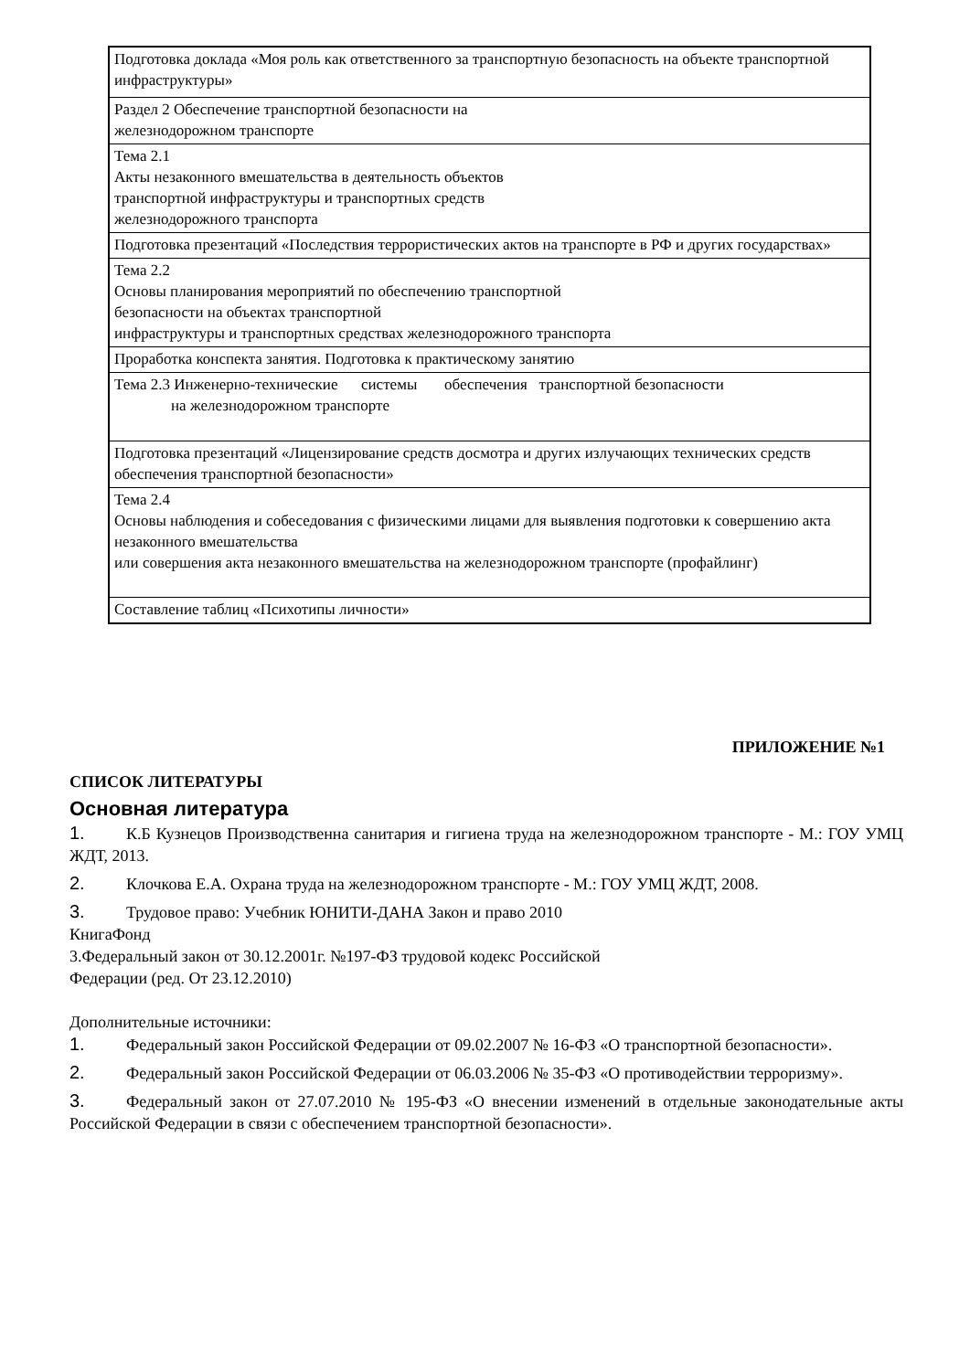| Подготовка доклада «Моя роль как ответственного за транспортную безопасность на объекте транспортной инфраструктуры» |
| Раздел 2 Обеспечение транспортной безопасности на железнодорожном транспорте |
| Тема 2.1 Акты незаконного вмешательства в деятельность объектов транспортной инфраструктуры и транспортных средств железнодорожного транспорта |
| Подготовка презентаций «Последствия террористических актов на транспорте в РФ и других государствах» |
| Тема 2.2 Основы планирования мероприятий по обеспечению транспортной безопасности на объектах транспортной инфраструктуры и транспортных средствах железнодорожного транспорта |
| Проработка конспекта занятия. Подготовка к практическому занятию |
| Тема 2.3 Инженерно-технические системы обеспечения транспортной безопасности на железнодорожном транспорте |
| Подготовка презентаций «Лицензирование средств досмотра и других излучающих технических средств обеспечения транспортной безопасности» |
| Тема 2.4 Основы наблюдения и собеседования с физическими лицами для выявления подготовки к совершению акта незаконного вмешательства или совершения акта незаконного вмешательства на железнодорожном транспорте (профайлинг) |
| Составление таблиц «Психотипы личности» |
ПРИЛОЖЕНИЕ №1
СПИСОК ЛИТЕРАТУРЫ
Основная литература
1. К.Б Кузнецов Производственна санитария и гигиена труда на железнодорожном транспорте - М.: ГОУ УМЦ ЖДТ, 2013.
2. Клочкова Е.А. Охрана труда на железнодорожном транспорте - М.: ГОУ УМЦ ЖДТ, 2008.
3. Трудовое право: Учебник ЮНИТИ-ДАНА Закон и право 2010
КнигаФонд
3.Федеральный закон от 30.12.2001г. №197-ФЗ трудовой кодекс Российской
Федерации (ред. От 23.12.2010)
Дополнительные источники:
1. Федеральный закон Российской Федерации от 09.02.2007 № 16-ФЗ «О транспортной безопасности».
2. Федеральный закон Российской Федерации от 06.03.2006 № 35-ФЗ «О противодействии терроризму».
3. Федеральный закон от 27.07.2010 № 195-ФЗ «О внесении изменений в отдельные законодательные акты Российской Федерации в связи с обеспечением транспортной безопасности».